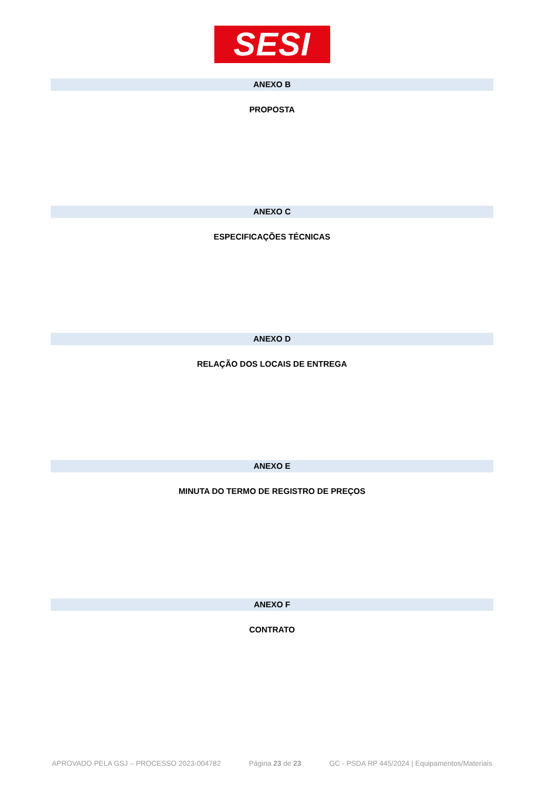SESI
ANEXO B
PROPOSTA
ANEXO C
ESPECIFICAÇÕES TÉCNICAS
ANEXO D
RELAÇÃO DOS LOCAIS DE ENTREGA
ANEXO E
MINUTA DO TERMO DE REGISTRO DE PREÇOS
ANEXO F
CONTRATO
APROVADO PELA GSJ – PROCESSO 2023-004782 Página 23 de 23 GC - PSDA RP 445/2024 | Equipamentos/Materiais